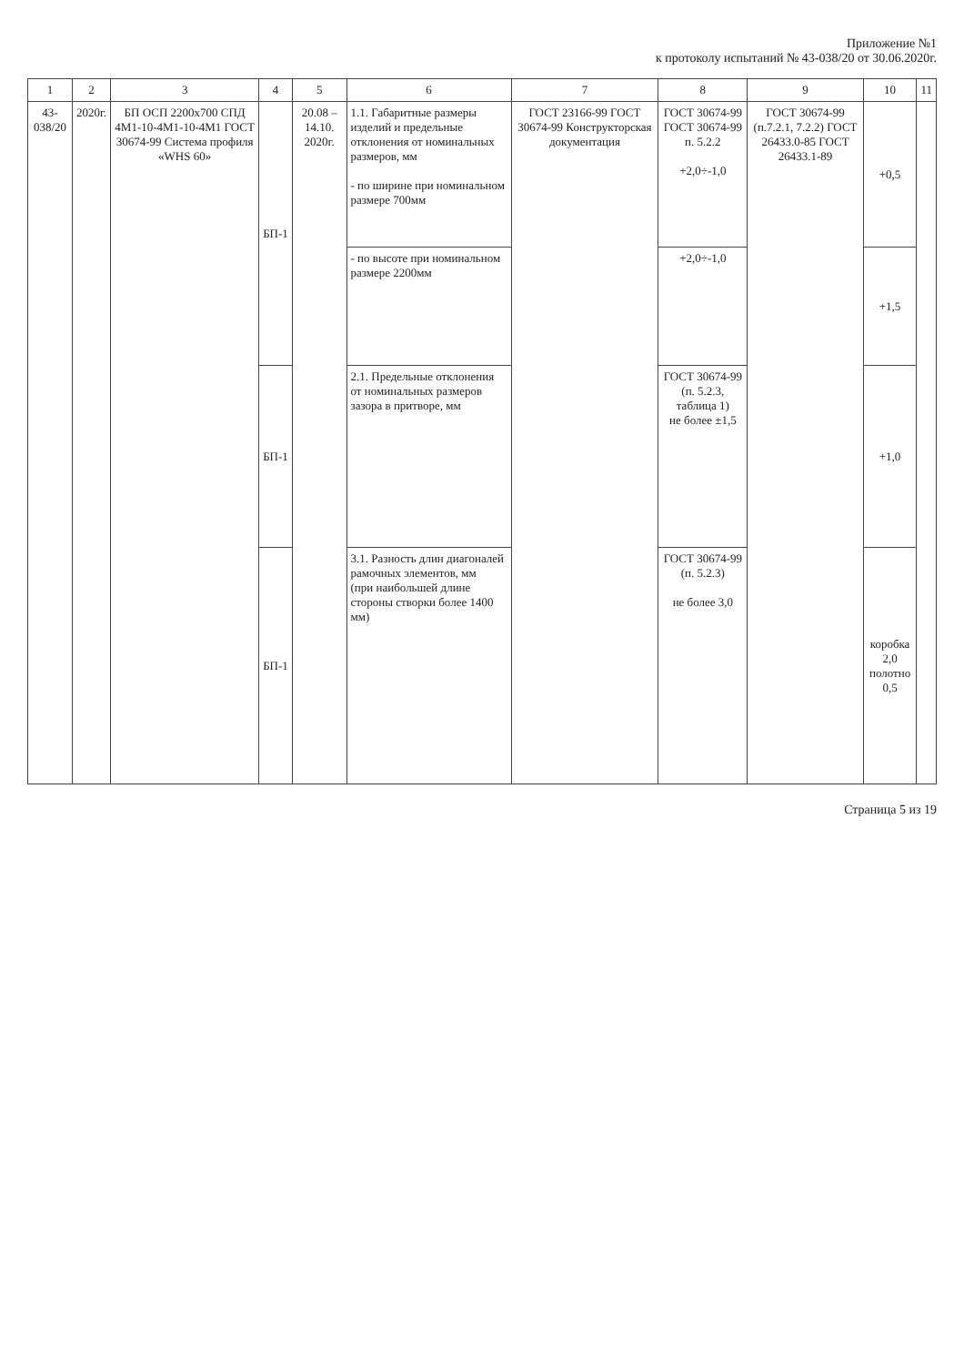Приложение №1
к протоколу испытаний № 43-038/20 от 30.06.2020г.
| 1 | 2 | 3 | 4 | 5 | 6 | 7 | 8 | 9 | 10 | 11 |
| --- | --- | --- | --- | --- | --- | --- | --- | --- | --- | --- |
| 43-038/20 | 2020г. | БП ОСП 2200х700 СПД 4М1-10-4М1-10-4М1 ГОСТ 30674-99 Система профиля «WHS 60» | БП-1 | 20.08 – 14.10. 2020г. | 1.1. Габаритные размеры изделий и предельные отклонения от номинальных размеров, мм - по ширине при номинальном размере 700мм | ГОСТ 23166-99 ГОСТ 30674-99 Конструкторская документация | ГОСТ 30674-99 ГОСТ 30674-99 п. 5.2.2 +2,0÷-1,0 | ГОСТ 30674-99 (п.7.2.1, 7.2.2) ГОСТ 26433.0-85 ГОСТ 26433.1-89 | +0,5 | |
| | | | | | - по высоте при номинальном размере 2200мм | | +2,0÷-1,0 | | +1,5 | |
| | | | БП-1 | | 2.1. Предельные отклонения от номинальных размеров зазора в притворе, мм | | ГОСТ 30674-99 (п. 5.2.3, таблица 1) не более ±1,5 | | +1,0 | |
| | | | БП-1 | | 3.1. Разность длин диагоналей рамочных элементов, мм (при наибольшей длине стороны створки более 1400 мм) | | ГОСТ 30674-99 (п. 5.2.3) не более 3,0 | | коробка 2,0 полотно 0,5 | |
Страница 5 из 19